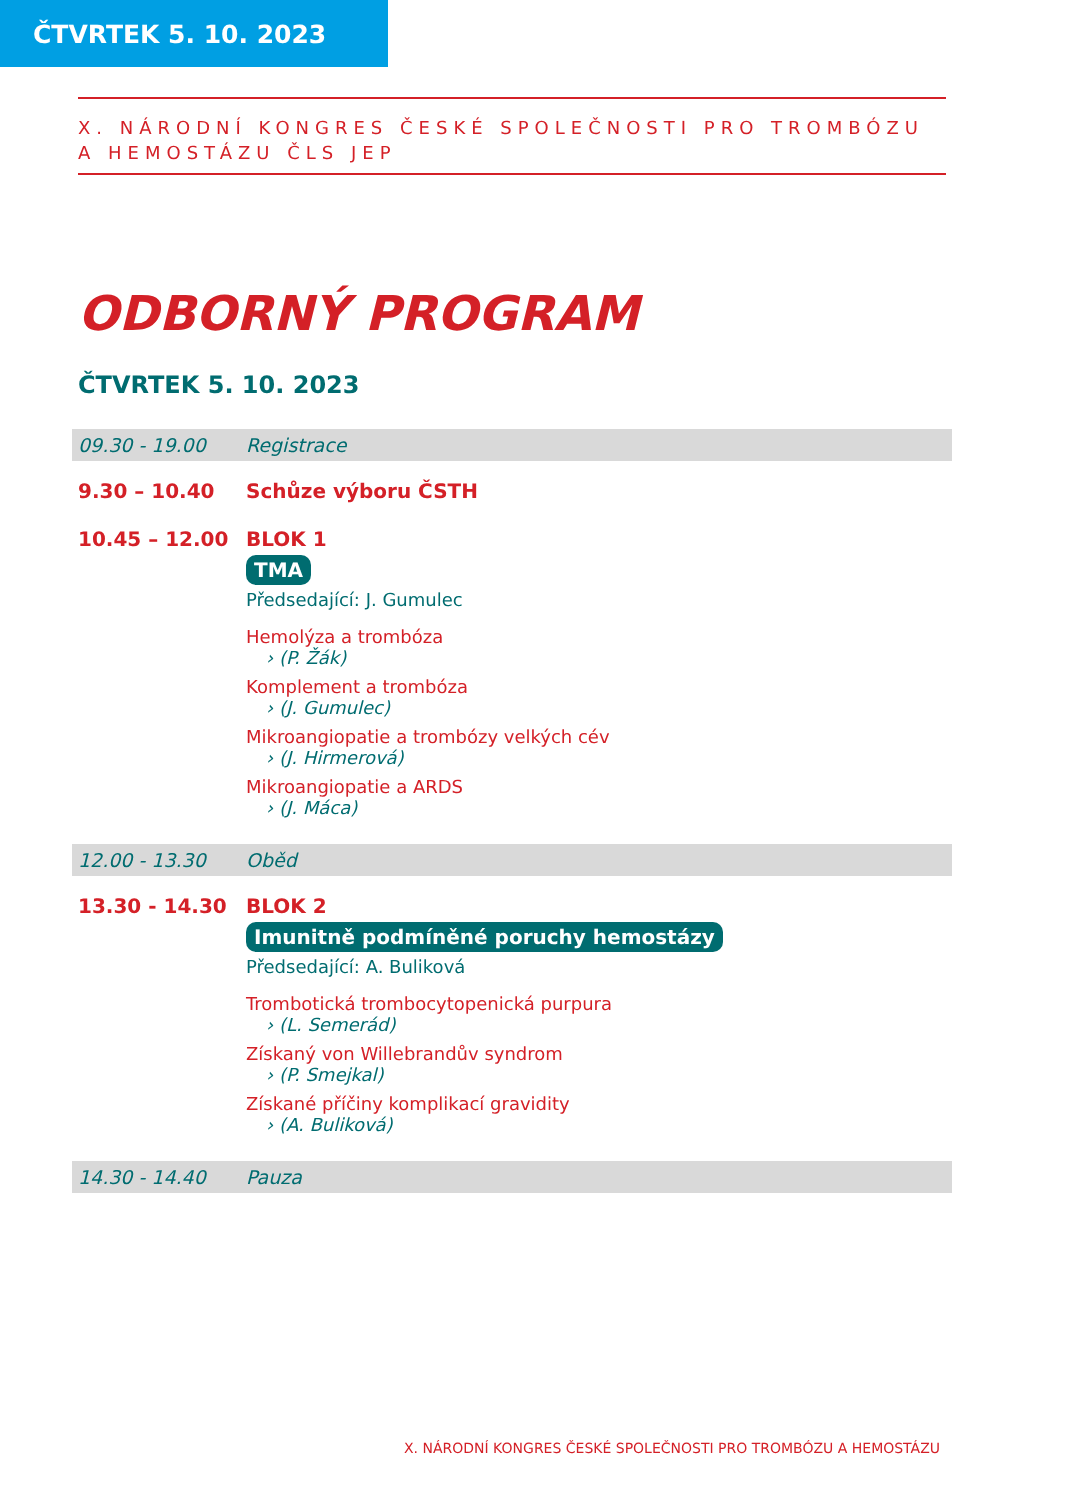ČTVRTEK 5. 10. 2023
X. NÁRODNÍ KONGRES ČESKÉ SPOLEČNOSTI PRO TROMBÓZU
A HEMOSTÁZU ČLS JEP
ODBORNÝ PROGRAM
ČTVRTEK 5. 10. 2023
09.30 - 19.00 Registrace
9.30 – 10.40 Schůze výboru ČSTH
10.45 – 12.00 BLOK 1
TMA
Předsedající: J. Gumulec
Hemolýza a trombóza
› (P. Žák)
Komplement a trombóza
› (J. Gumulec)
Mikroangiopatie a trombózy velkých cév
› (J. Hirmerová)
Mikroangiopatie a ARDS
› (J. Máca)
12.00 - 13.30 Oběd
13.30 - 14.30 BLOK 2
Imunitně podmíněné poruchy hemostázy
Předsedající: A. Buliková
Trombotická trombocytopenická purpura
› (L. Semerád)
Získaný von Willebrandův syndrom
› (P. Smejkal)
Získané příčiny komplikací gravidity
› (A. Buliková)
14.30 - 14.40 Pauza
X. NÁRODNÍ KONGRES ČESKÉ SPOLEČNOSTI PRO TROMBÓZU A HEMOSTÁZU